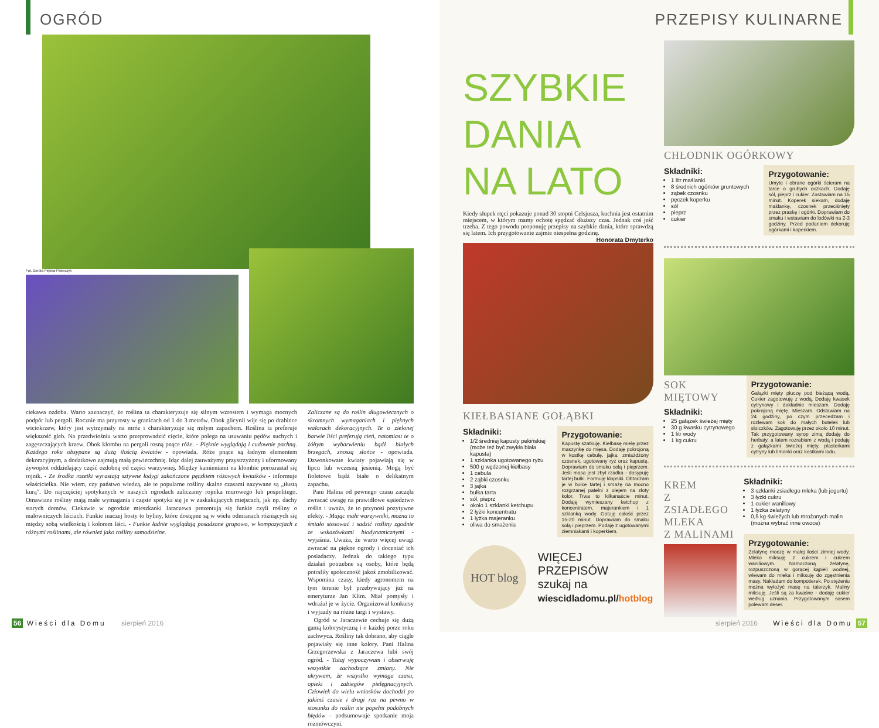OGRÓD
Fot. Dorota Piękna-Paterczyk
ciekawa ozdoba. Warto zaznaczyć, że roślina ta charakteryzuje się silnym wzrostem i wymaga mocnych podpór lub pergoli. Rocznie ma przyrosty w granicach od 1 do 3 metrów. Obok glicynii wije się po drabince wiciokrzew, który jest wytrzymały na mróz i charakteryzuje się miłym zapachem. Roślina ta preferuje większość gleb. Na przedwiośniu warto przeprowadzić cięcie, które polega na usuwaniu pędów suchych i zagęszczających krzew. Obok klombu na pergoli rosną pnące róże. - Pięknie wyglądają i cudownie pachną. Każdego roku obsypane są dużą ilością kwiatów - opowiada. Róże pnące są ładnym elementem dekoracyjnym, a dodatkowo zajmują małą powierzchnię. Idąc dalej zauważymy przystrzyżony i uformowany żywopłot oddzielający część ozdobną od części warzywnej. Między kamieniami na klombie porozrastał się rojnik. - Ze środka rozetki wyrastają sztywne łodygi zakończone pęczkiem różowych kwiatków - informuje właścicielka. Nie wiem, czy państwo wiedzą, ale te popularne rośliny skalne czasami nazywane są „tłustą kurą". Do najczęściej spotykanych w naszych ogrodach zaliczamy rojnika murowego lub pospolitego. Omawiane rośliny mają małe wymagania i często spotyka się je w zaskakujących miejscach, jak np. dachy starych domów. Ciekawie w ogrodzie mieszkanki Jaraczewa prezentują się funkie czyli rośliny o malowniczych liściach. Funkie inaczej hosty to byliny, które dostępne są w wielu odmianach różniących się między sobą wielkością i kolorem liści. - Funkie ładnie wyglądają posadzone grupowo, w kompozycjach z różnymi roślinami, ale również jako rośliny samodzielne.
Zaliczane są do roślin długowiecznych o skromnych wymaganiach i pięknych walorach dekoracyjnych. Te o zielonej barwie liści preferują cień, natomiast te o żółtym wybarwieniu bądź białych brzegach, znoszą słońce - opowiada. Dzwonkowate kwiaty pojawiają się w lipcu lub wczesną jesienią. Mogą być fioletowe bądź białe o delikatnym zapachu.
Pani Halina od pewnego czasu zaczęła zwracać uwagę na prawidłowe sąsiedztwo roślin i uważa, że to przynosi pozytywne efekty. - Mając małe warzywniki, można to śmiało stosować i sadzić rośliny zgodnie ze wskazówkami biodynamicznymi - wyjaśnia. Uważa, że warto więcej uwagi zwracać na piękne ogrody i doceniać ich posiadaczy. Jednak do takiego typu działań potrzebne są osoby, które będą potrafiły społeczność jakoś zmobilizować. Wspomina czasy, kiedy agronomem na tym terenie był przebywający już na emeryturze Jan Klim. Miał pomysły i wdrażał je w życie. Organizował konkursy i wyjazdy na różne targi i wystawy.
Ogród w Jaraczewie cechuje się dużą gamą kolorystyczną i o każdej porze roku zachwyca. Rośliny tak dobrano, aby ciągle pojawiały się inne kolory. Pani Halina Grzegorzewska z Jaraczewa lubi swój ogród. - Tutaj wypoczywam i obserwuję wszystkie zachodzące zmiany. Nie ukrywam, że wszystko wymaga czasu, opieki i zabiegów pielęgnacyjnych. Człowiek do wielu wniosków dochodzi po jakimś czasie i drugi raz na pewno w stosunku do roślin nie popełni podobnych błędów - podsumowuje spotkanie moja rozmówczyni.
56 Wieści dla Domu sierpień 2016
PRZEPISY KULINARNE
SZYBKIE
DANIA
NA LATO
Kiedy słupek rtęci pokazuje ponad 30 stopni Celsjusza, kuchnia jest ostatnim miejscem, w którym mamy ochotę spędzać dłuższy czas. Jednak coś jeść trzeba. Z tego powodu proponuję przepisy na szybkie dania, które sprawdzą się latem. Ich przygotowanie zajmie niespełna godzinę.
Honorata Dmyterko
KIEŁBASIANE GOŁĄBKI
Składniki:
1/2 średniej kapusty pekińskiej (może też być zwykła biała kapusta)
1 szklanka ugotowanego ryżu
500 g wędzonej kiełbasy
1 cebula
2 ząbki czosnku
3 jajka
bułka tarta
sól, pieprz
około 1 szklanki ketchupu
2 łyżki koncentratu
1 łyżka majeranku
oliwa do smażenia
Przygotowanie:
Kapustę szatkuję. Kiełbasę mielę przez maszynkę do mięsa. Dodaję pokrojoną w kostkę cebulę, jajka, zmiażdżony czosnek, ugotowany ryż oraz kapustę. Doprawiam do smaku solą i pieprzem. Jeśli masa jest zbyt rzadka - dosypuję tartej bułki. Formuję klopsiki. Obtaczam je w bułce tartej i smażę na mocno rozgrzanej patelni z olejem na złoty kolor. Trwa to kilkanaście minut. Dodaję wymieszany ketchup z koncentratem, majerankiem i 1 szklanką wody. Gotuję całość przez 15-20 minut. Doprawiam do smaku solą i pieprzem. Podaję z ugotowanymi ziemniakami i koperkiem.
HOT blog
WIĘCEJ PRZEPISÓW
szukaj na
wiescidladomu.pl/hotblog
CHŁODNIK OGÓRKOWY
Składniki:
1 litr maślanki
8 średnich ogórków gruntowych
ząbek czosnku
pęczek koperku
sól
pieprz
cukier
Przygotowanie:
Umyte i obrane ogórki ścieram na tarce o grubych oczkach. Dodaję sól, pieprz i cukier. Zostawiam na 15 minut. Koperek siekam, dodaję maślankę, czosnek przeciśnięty przez praskę i ogórki. Doprawiam do smaku i wstawiam do lodówki na 2-3 godziny. Przed podaniem dekoruję ogórkami i koperkiem.
SOK MIĘTOWY
Składniki:
25 gałązek świeżej mięty
30 g kwasku cytrynowego
1 litr wody
1 kg cukru
Przygotowanie:
Gałązki mięty płuczę pod bieżącą wodą. Cukier zagotowuję z wodą. Dodaję kwasek cytrynowy i dokładnie mieszam. Dodaję pokrojoną miętę. Mieszam. Odstawiam na 24 godziny, po czym przecedzam i rozlewam sok do małych butelek lub słoiczków. Zagotowuję przez około 10 minut. Tak przygotowany syrop zimą dodaję do herbaty, a latem rozrabiam z wodą i podaję z gałązkami świeżej mięty, plasterkami cytryny lub limonki oraz kostkami lodu.
KREM
Z ZSIADŁEGO
MLEKA
Z MALINAMI
Składniki:
3 szklanki zsiadłego mleka (lub jogurtu)
3 łyżki cukru
1 cukier waniliowy
1 łyżka żelatyny
0,5 kg świeżych lub mrożonych malin (można wybrać inne owoce)
Przygotowanie:
Żelatynę moczę w małej ilości zimnej wody. Mleko miksuję z cukrem i cukrem waniliowym. Namoczoną żelatynę, rozpuszczoną w gorącej kąpieli wodnej, wlewam do mleka i miksuję do zgęstnienia masy. Nakładam do kompotierek. Po stężeniu można wyłożyć masę na talerzyk. Maliny miksuję. Jeśli są za kwaśne - dodaję cukier według uznania. Przygotowanym sosem polewam deser.
sierpień 2016 Wieści dla Domu 57